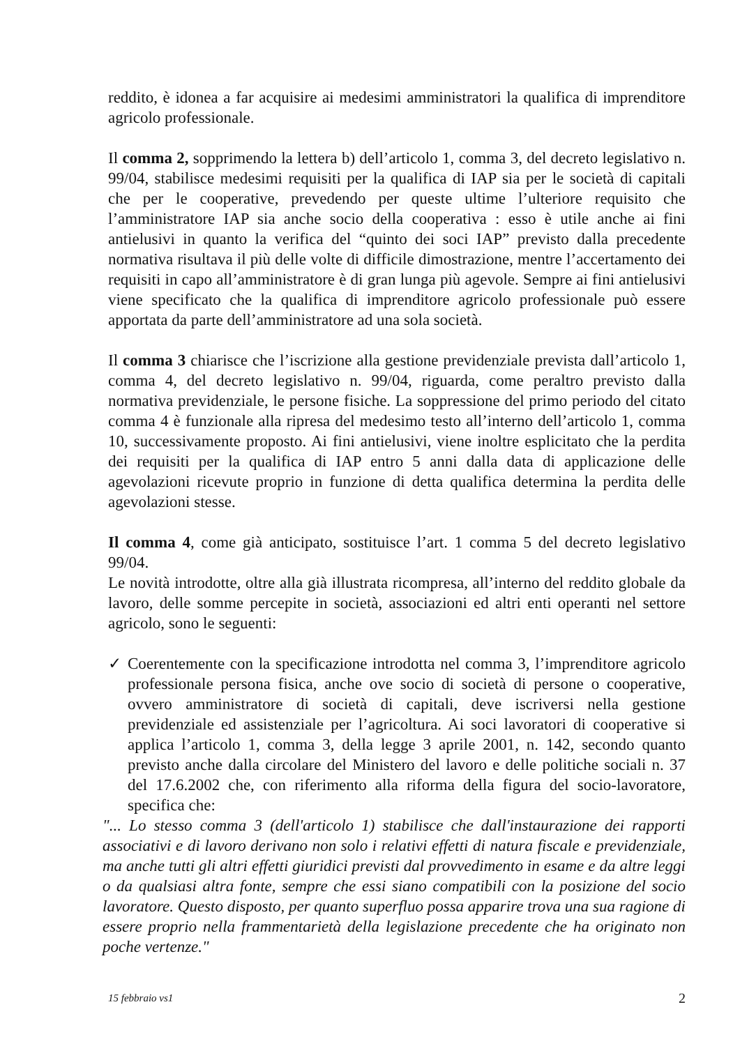reddito, è idonea a far acquisire ai medesimi amministratori la qualifica di imprenditore agricolo professionale.
Il comma 2, sopprimendo la lettera b) dell’articolo 1, comma 3, del decreto legislativo n. 99/04, stabilisce medesimi requisiti per la qualifica di IAP sia per le società di capitali che per le cooperative, prevedendo per queste ultime l’ulteriore requisito che l’amministratore IAP sia anche socio della cooperativa : esso è utile anche ai fini antielusivi in quanto la verifica del “quinto dei soci IAP” previsto dalla precedente normativa risultava il più delle volte di difficile dimostrazione, mentre l’accertamento dei requisiti in capo all’amministratore è di gran lunga più agevole. Sempre ai fini antielusivi viene specificato che la qualifica di imprenditore agricolo professionale può essere apportata da parte dell’amministratore ad una sola società.
Il comma 3 chiarisce che l’iscrizione alla gestione previdenziale prevista dall’articolo 1, comma 4, del decreto legislativo n. 99/04, riguarda, come peraltro previsto dalla normativa previdenziale, le persone fisiche. La soppressione del primo periodo del citato comma 4 è funzionale alla ripresa del medesimo testo all’interno dell’articolo 1, comma 10, successivamente proposto. Ai fini antielusivi, viene inoltre esplicitato che la perdita dei requisiti per la qualifica di IAP entro 5 anni dalla data di applicazione delle agevolazioni ricevute proprio in funzione di detta qualifica determina la perdita delle agevolazioni stesse.
Il comma 4, come già anticipato, sostituisce l’art. 1 comma 5 del decreto legislativo 99/04.
Le novità introdotte, oltre alla già illustrata ricompresa, all’interno del reddito globale da lavoro, delle somme percepite in società, associazioni ed altri enti operanti nel settore agricolo, sono le seguenti:
✓ Coerentemente con la specificazione introdotta nel comma 3, l’imprenditore agricolo professionale persona fisica, anche ove socio di società di persone o cooperative, ovvero amministratore di società di capitali, deve iscriversi nella gestione previdenziale ed assistenziale per l’agricoltura. Ai soci lavoratori di cooperative si applica l’articolo 1, comma 3, della legge 3 aprile 2001, n. 142, secondo quanto previsto anche dalla circolare del Ministero del lavoro e delle politiche sociali n. 37 del 17.6.2002 che, con riferimento alla riforma della figura del socio-lavoratore, specifica che:
"... Lo stesso comma 3 (dell'articolo 1) stabilisce che dall'instaurazione dei rapporti associativi e di lavoro derivano non solo i relativi effetti di natura fiscale e previdenziale, ma anche tutti gli altri effetti giuridici previsti dal provvedimento in esame e da altre leggi o da qualsiasi altra fonte, sempre che essi siano compatibili con la posizione del socio lavoratore. Questo disposto, per quanto superfluo possa apparire trova una sua ragione di essere proprio nella frammentarietà della legislazione precedente che ha originato non poche vertenze."
15 febbraio vs1 2